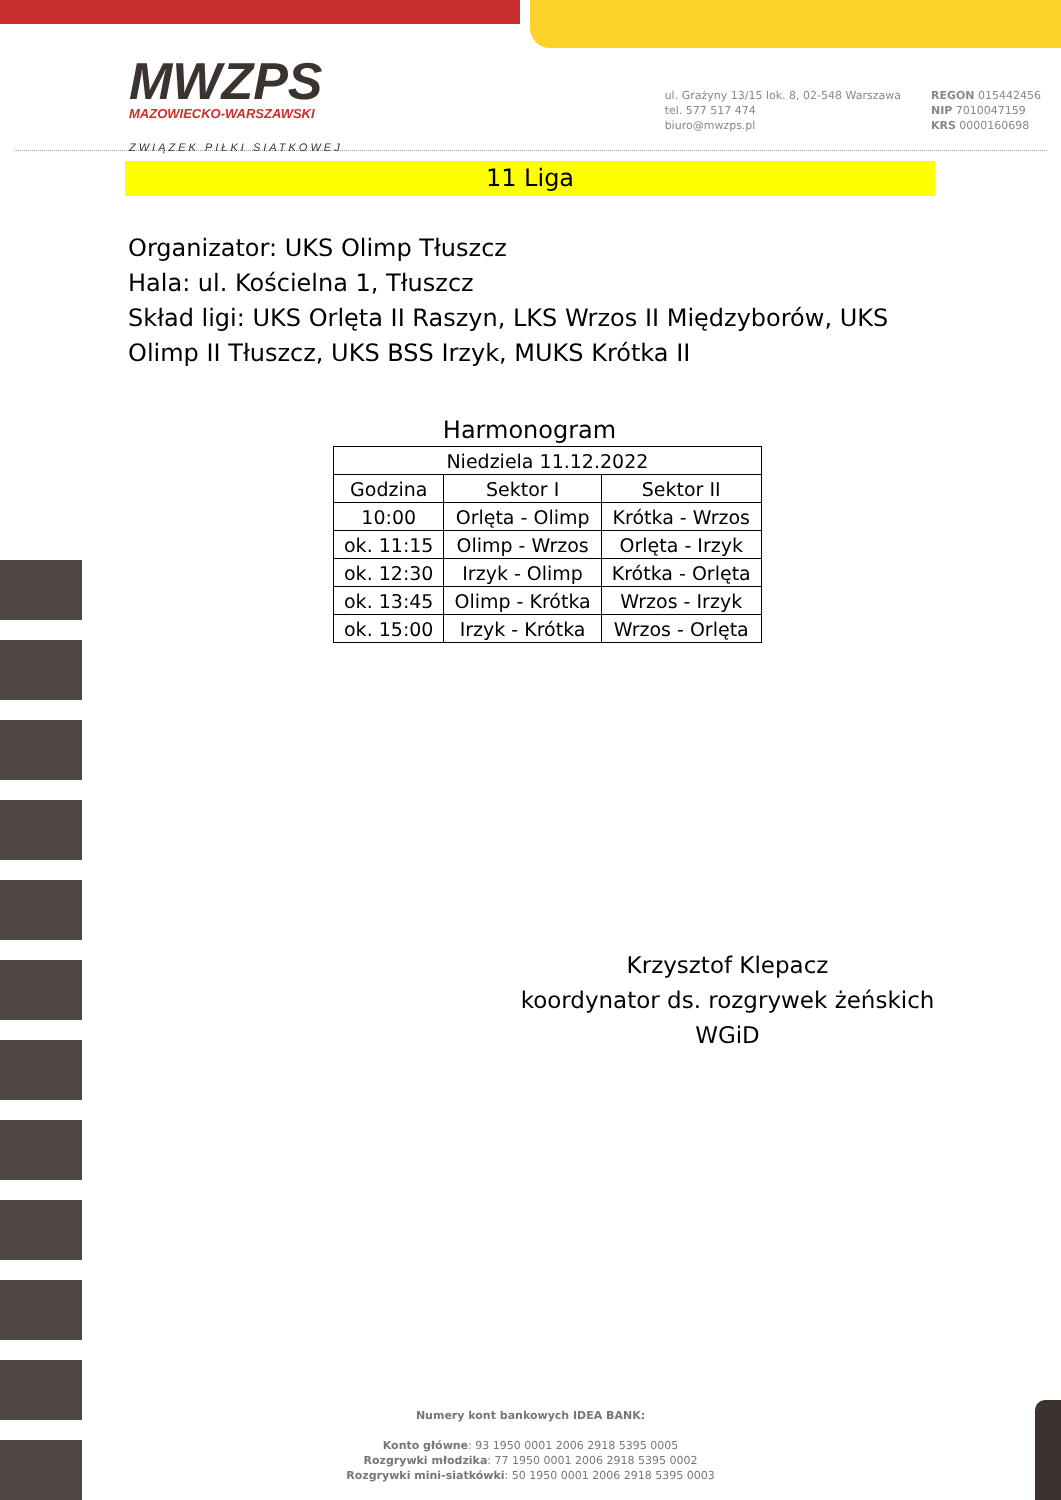MWZPS
MAZOWIECKO-WARSZAWSKI
ZWIĄZEK PIŁKI SIATKOWEJ
ul. Grażyny 13/15 lok. 8, 02-548 Warszawa
tel. 577 517 474
biuro@mwzps.pl
REGON 015442456
NIP 7010047159
KRS 0000160698
11 Liga
Organizator: UKS Olimp Tłuszcz
Hala: ul. Kościelna 1, Tłuszcz
Skład ligi: UKS Orlęta II Raszyn, LKS Wrzos II Międzyborów, UKS Olimp II Tłuszcz, UKS BSS Irzyk, MUKS Krótka II
Harmonogram
| Niedziela 11.12.2022 | | |
| Godzina | Sektor I | Sektor II |
| 10:00 | Orlęta - Olimp | Krótka - Wrzos |
| ok. 11:15 | Olimp - Wrzos | Orlęta - Irzyk |
| ok. 12:30 | Irzyk - Olimp | Krótka - Orlęta |
| ok. 13:45 | Olimp - Krótka | Wrzos - Irzyk |
| ok. 15:00 | Irzyk - Krótka | Wrzos - Orlęta |
Krzysztof Klepacz
koordynator ds. rozgrywek żeńskich
WGiD
Numery kont bankowych IDEA BANK:
Konto główne: 93 1950 0001 2006 2918 5395 0005
Rozgrywki młodzika: 77 1950 0001 2006 2918 5395 0002
Rozgrywki mini-siatkówki: 50 1950 0001 2006 2918 5395 0003